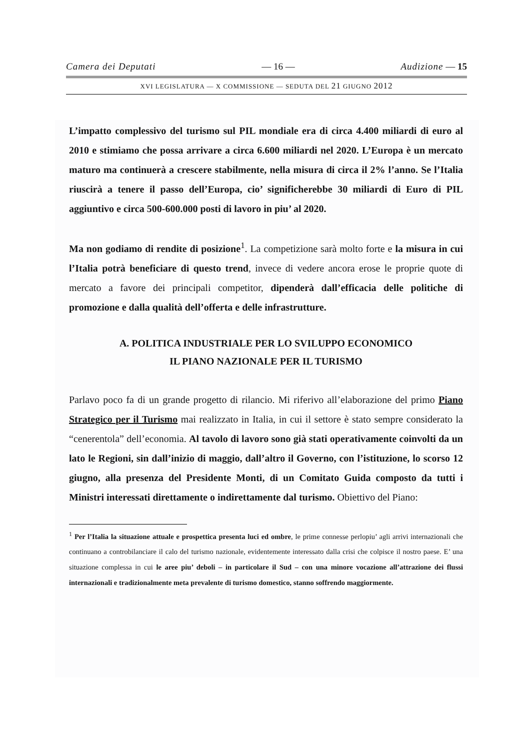Camera dei Deputati — 16 — Audizione — 15
XVI LEGISLATURA — X COMMISSIONE — SEDUTA DEL 21 GIUGNO 2012
L’impatto complessivo del turismo sul PIL mondiale era di circa 4.400 miliardi di euro al 2010 e stimiamo che possa arrivare a circa 6.600 miliardi nel 2020. L’Europa è un mercato maturo ma continuerà a crescere stabilmente, nella misura di circa il 2% l’anno. Se l’Italia riuscirà a tenere il passo dell’Europa, cio’ significherebbe 30 miliardi di Euro di PIL aggiuntivo e circa 500-600.000 posti di lavoro in piu’ al 2020.
Ma non godiamo di rendite di posizione<sup>1</sup>. La competizione sarà molto forte e la misura in cui l’Italia potrà beneficiare di questo trend, invece di vedere ancora erose le proprie quote di mercato a favore dei principali competitor, dipenderà dall’efficacia delle politiche di promozione e dalla qualità dell’offerta e delle infrastrutture.
A. POLITICA INDUSTRIALE PER LO SVILUPPO ECONOMICO
IL PIANO NAZIONALE PER IL TURISMO
Parlavo poco fa di un grande progetto di rilancio. Mi riferivo all’elaborazione del primo Piano Strategico per il Turismo mai realizzato in Italia, in cui il settore è stato sempre considerato la “cenerentola” dell’economia. Al tavolo di lavoro sono già stati operativamente coinvolti da un lato le Regioni, sin dall’inizio di maggio, dall’altro il Governo, con l’istituzione, lo scorso 12 giugno, alla presenza del Presidente Monti, di un Comitato Guida composto da tutti i Ministri interessati direttamente o indirettamente dal turismo. Obiettivo del Piano:
<sup>1</sup> Per l’Italia la situazione attuale e prospettica presenta luci ed ombre, le prime connesse perlopiu’ agli arrivi internazionali che continuano a controbilanciare il calo del turismo nazionale, evidentemente interessato dalla crisi che colpisce il nostro paese. E’ una situazione complessa in cui le aree piu’ deboli – in particolare il Sud – con una minore vocazione all’attrazione dei flussi internazionali e tradizionalmente meta prevalente di turismo domestico, stanno soffrendo maggiormente.